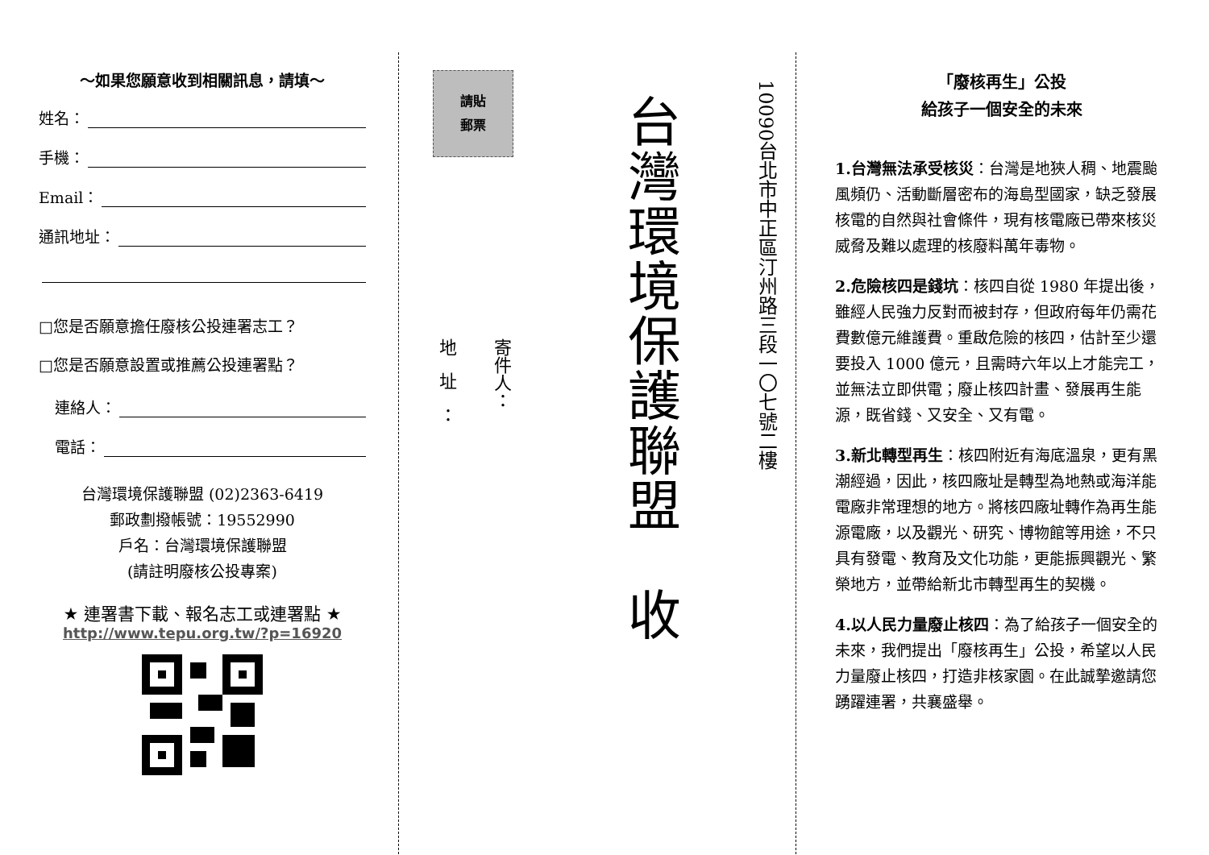～如果您願意收到相關訊息，請填～
姓名：
手機：
Email：
通訊地址：
□您是否願意擔任廢核公投連署志工？
□您是否願意設置或推薦公投連署點？
連絡人：
電話：
台灣環境保護聯盟 (02)2363-6419
郵政劃撥帳號：19552990
戶名：台灣環境保護聯盟
(請註明廢核公投專案)
★ 連署書下載、報名志工或連署點 ★
http://www.tepu.org.tw/?p=16920
請貼
郵票
寄件人：
地址：
台灣環境保護聯盟　收
10090台北市中正區汀州路三段一〇七號二樓
「廢核再生」公投
給孩子一個安全的未來
1.台灣無法承受核災：台灣是地狹人稠、地震颱風頻仍、活動斷層密布的海島型國家，缺乏發展核電的自然與社會條件，現有核電廠已帶來核災威脅及難以處理的核廢料萬年毒物。
2.危險核四是錢坑：核四自從 1980 年提出後，雖經人民強力反對而被封存，但政府每年仍需花費數億元維護費。重啟危險的核四，估計至少還要投入 1000 億元，且需時六年以上才能完工，並無法立即供電；廢止核四計畫、發展再生能源，既省錢、又安全、又有電。
3.新北轉型再生：核四附近有海底溫泉，更有黑潮經過，因此，核四廠址是轉型為地熱或海洋能電廠非常理想的地方。將核四廠址轉作為再生能源電廠，以及觀光、研究、博物館等用途，不只具有發電、教育及文化功能，更能振興觀光、繁榮地方，並帶給新北市轉型再生的契機。
4.以人民力量廢止核四：為了給孩子一個安全的未來，我們提出「廢核再生」公投，希望以人民力量廢止核四，打造非核家園。在此誠摯邀請您踴躍連署，共襄盛舉。